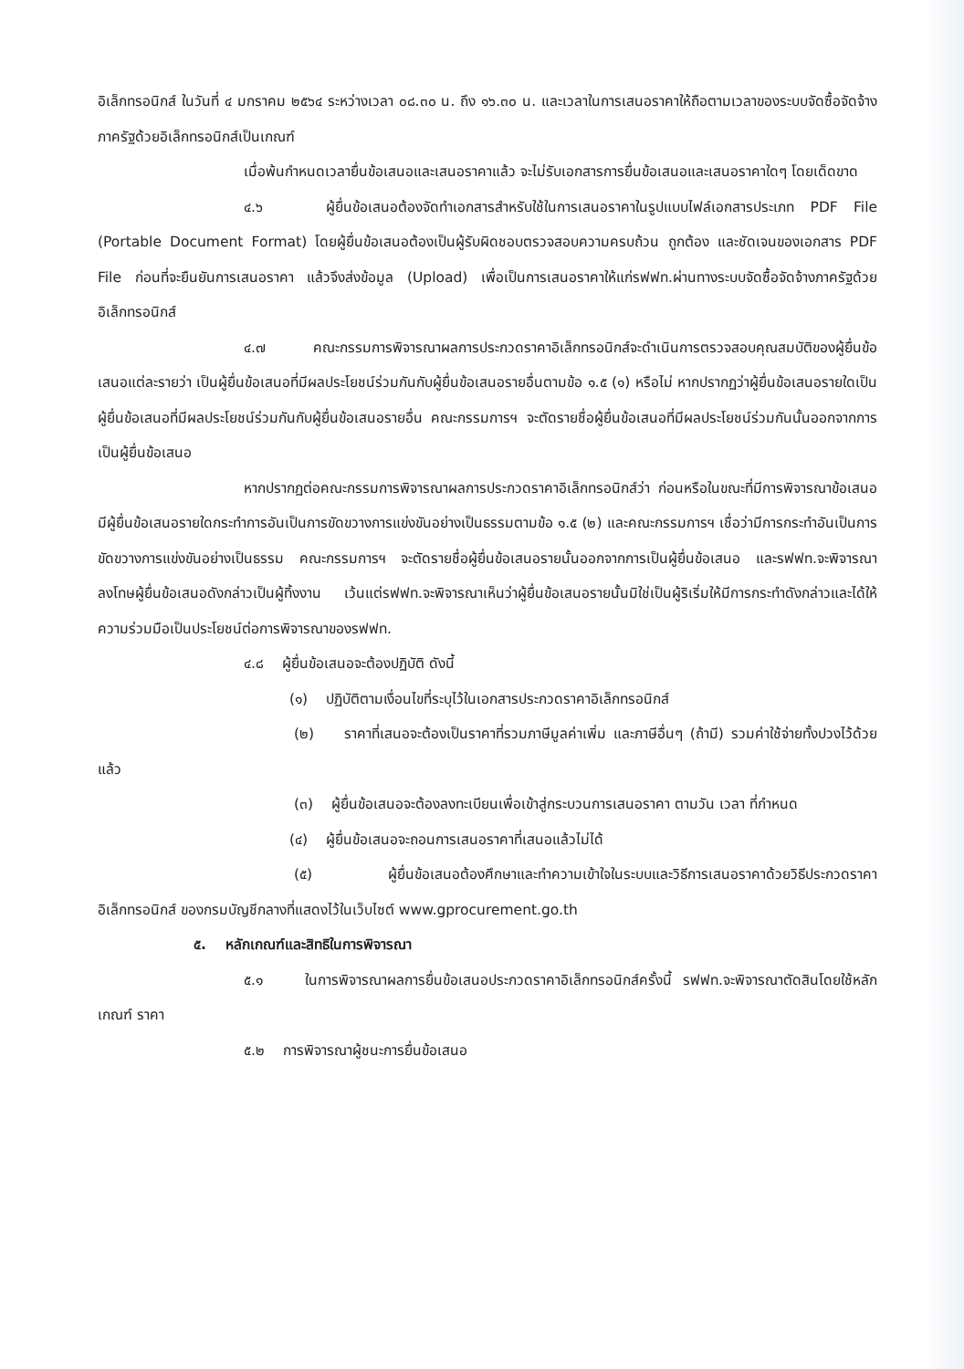อิเล็กทรอนิกส์ ในวันที่ ๔ มกราคม ๒๕๖๔ ระหว่างเวลา ๐๘.๓๐ น. ถึง ๑๖.๓๐ น. และเวลาในการเสนอราคาให้ถือตามเวลาของระบบจัดซื้อจัดจ้างภาครัฐด้วยอิเล็กทรอนิกส์เป็นเกณฑ์
เมื่อพ้นกำหนดเวลายื่นข้อเสนอและเสนอราคาแล้ว จะไม่รับเอกสารการยื่นข้อเสนอและเสนอราคาใดๆ โดยเด็ดขาด
๔.๖ ผู้ยื่นข้อเสนอต้องจัดทำเอกสารสำหรับใช้ในการเสนอราคาในรูปแบบไฟล์เอกสารประเภท PDF File (Portable Document Format) โดยผู้ยื่นข้อเสนอต้องเป็นผู้รับผิดชอบตรวจสอบความครบถ้วน ถูกต้อง และชัดเจนของเอกสาร PDF File ก่อนที่จะยืนยันการเสนอราคา แล้วจึงส่งข้อมูล (Upload) เพื่อเป็นการเสนอราคาให้แก่รฟฟท.ผ่านทางระบบจัดซื้อจัดจ้างภาครัฐด้วยอิเล็กทรอนิกส์
๔.๗ คณะกรรมการพิจารณาผลการประกวดราคาอิเล็กทรอนิกส์จะดำเนินการตรวจสอบคุณสมบัติของผู้ยื่นข้อเสนอแต่ละรายว่า เป็นผู้ยื่นข้อเสนอที่มีผลประโยชน์ร่วมกันกับผู้ยื่นข้อเสนอรายอื่นตามข้อ ๑.๕ (๑) หรือไม่ หากปรากฏว่าผู้ยื่นข้อเสนอรายใดเป็นผู้ยื่นข้อเสนอที่มีผลประโยชน์ร่วมกันกับผู้ยื่นข้อเสนอรายอื่น คณะกรรมการฯ จะตัดรายชื่อผู้ยื่นข้อเสนอที่มีผลประโยชน์ร่วมกันนั้นออกจากการเป็นผู้ยื่นข้อเสนอ
หากปรากฏต่อคณะกรรมการพิจารณาผลการประกวดราคาอิเล็กทรอนิกส์ว่า ก่อนหรือในขณะที่มีการพิจารณาข้อเสนอ มีผู้ยื่นข้อเสนอรายใดกระทำการอันเป็นการขัดขวางการแข่งขันอย่างเป็นธรรมตามข้อ ๑.๕ (๒) และคณะกรรมการฯ เชื่อว่ามีการกระทำอันเป็นการขัดขวางการแข่งขันอย่างเป็นธรรม คณะกรรมการฯ จะตัดรายชื่อผู้ยื่นข้อเสนอรายนั้นออกจากการเป็นผู้ยื่นข้อเสนอ และรฟฟท.จะพิจารณาลงโทษผู้ยื่นข้อเสนอดังกล่าวเป็นผู้ทิ้งงาน เว้นแต่รฟฟท.จะพิจารณาเห็นว่าผู้ยื่นข้อเสนอรายนั้นมิใช่เป็นผู้ริเริ่มให้มีการกระทำดังกล่าวและได้ให้ความร่วมมือเป็นประโยชน์ต่อการพิจารณาของรฟฟท.
๔.๘ ผู้ยื่นข้อเสนอจะต้องปฏิบัติ ดังนี้
(๑) ปฏิบัติตามเงื่อนไขที่ระบุไว้ในเอกสารประกวดราคาอิเล็กทรอนิกส์
(๒) ราคาที่เสนอจะต้องเป็นราคาที่รวมภาษีมูลค่าเพิ่ม และภาษีอื่นๆ (ถ้ามี) รวมค่าใช้จ่ายทั้งปวงไว้ด้วยแล้ว
(๓) ผู้ยื่นข้อเสนอจะต้องลงทะเบียนเพื่อเข้าสู่กระบวนการเสนอราคา ตามวัน เวลา ที่กำหนด
(๔) ผู้ยื่นข้อเสนอจะถอนการเสนอราคาที่เสนอแล้วไม่ได้
(๕) ผู้ยื่นข้อเสนอต้องศึกษาและทำความเข้าใจในระบบและวิธีการเสนอราคาด้วยวิธีประกวดราคาอิเล็กทรอนิกส์ ของกรมบัญชีกลางที่แสดงไว้ในเว็บไซต์ www.gprocurement.go.th
๕. หลักเกณฑ์และสิทธิในการพิจารณา
๕.๑ ในการพิจารณาผลการยื่นข้อเสนอประกวดราคาอิเล็กทรอนิกส์ครั้งนี้ รฟฟท.จะพิจารณาตัดสินโดยใช้หลักเกณฑ์ ราคา
๕.๒ การพิจารณาผู้ชนะการยื่นข้อเสนอ